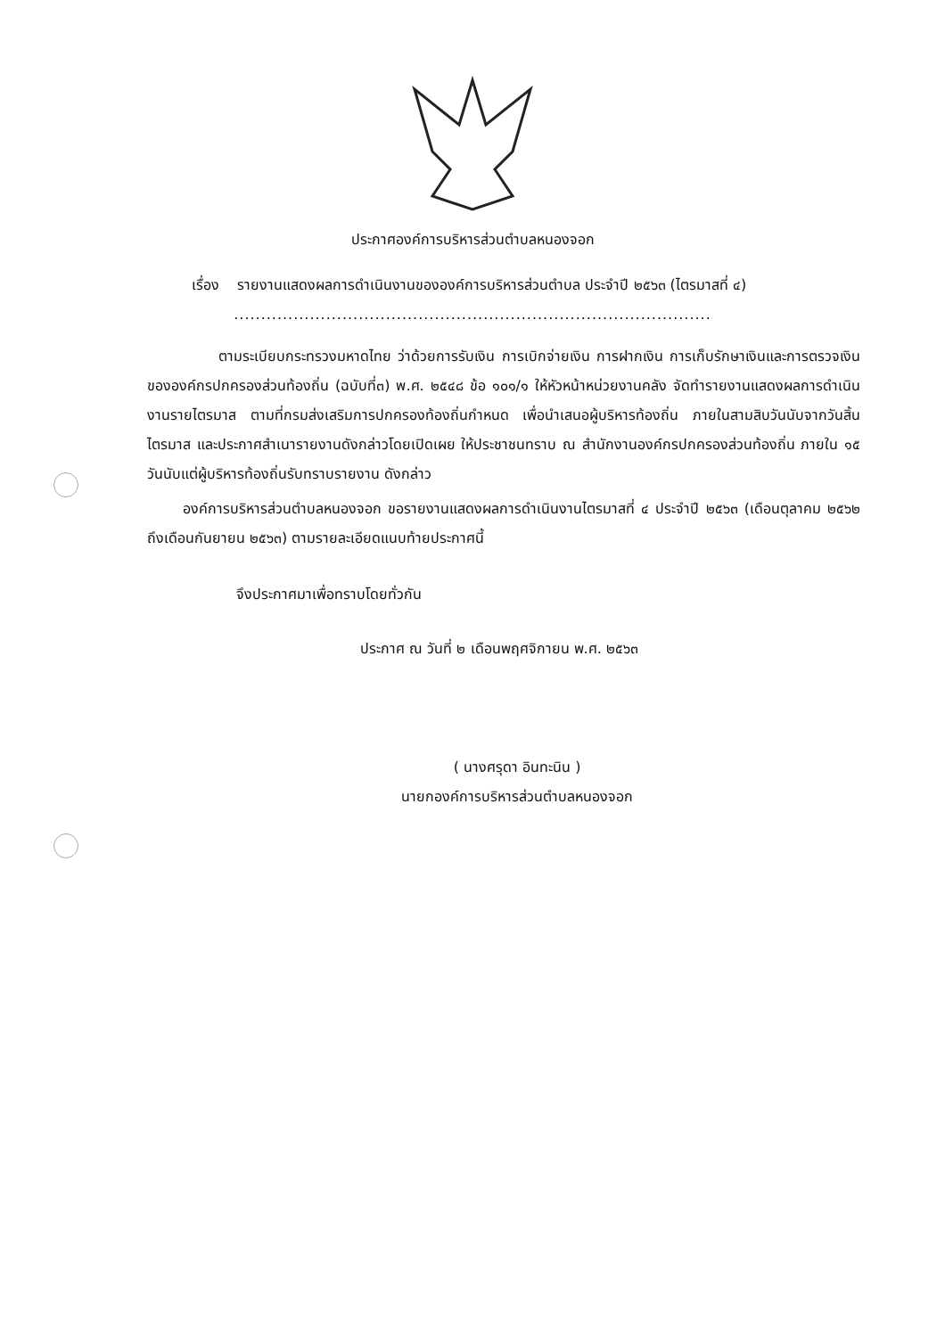ประกาศองค์การบริหารส่วนตำบลหนองจอก
เรื่อง รายงานแสดงผลการดำเนินงานขององค์การบริหารส่วนตำบล ประจำปี ๒๕๖๓ (ไตรมาสที่ ๔)
........................................................................................
ตามระเบียบกระทรวงมหาดไทย ว่าด้วยการรับเงิน การเบิกจ่ายเงิน การฝากเงิน การเก็บรักษาเงินและการตรวจเงินขององค์กรปกครองส่วนท้องถิ่น (ฉบับที่๓) พ.ศ. ๒๕๔๘ ข้อ ๑๐๑/๑ ให้หัวหน้าหน่วยงานคลัง จัดทำรายงานแสดงผลการดำเนินงานรายไตรมาส ตามที่กรมส่งเสริมการปกครองท้องถิ่นกำหนด เพื่อนำเสนอผู้บริหารท้องถิ่น ภายในสามสิบวันนับจากวันสิ้นไตรมาส และประกาศสำเนารายงานดังกล่าวโดยเปิดเผย ให้ประชาชนทราบ ณ สำนักงานองค์กรปกครองส่วนท้องถิ่น ภายใน ๑๕ วันนับแต่ผู้บริหารท้องถิ่นรับทราบรายงาน ดังกล่าว
องค์การบริหารส่วนตำบลหนองจอก ขอรายงานแสดงผลการดำเนินงานไตรมาสที่ ๔ ประจำปี ๒๕๖๓ (เดือนตุลาคม ๒๕๖๒ ถึงเดือนกันยายน ๒๕๖๓) ตามรายละเอียดแนบท้ายประกาศนี้
จึงประกาศมาเพื่อทราบโดยทั่วกัน
ประกาศ ณ วันที่ ๒ เดือนพฤศจิกายน พ.ศ. ๒๕๖๓
( นางศรุดา อินทะนิน )
นายกองค์การบริหารส่วนตำบลหนองจอก